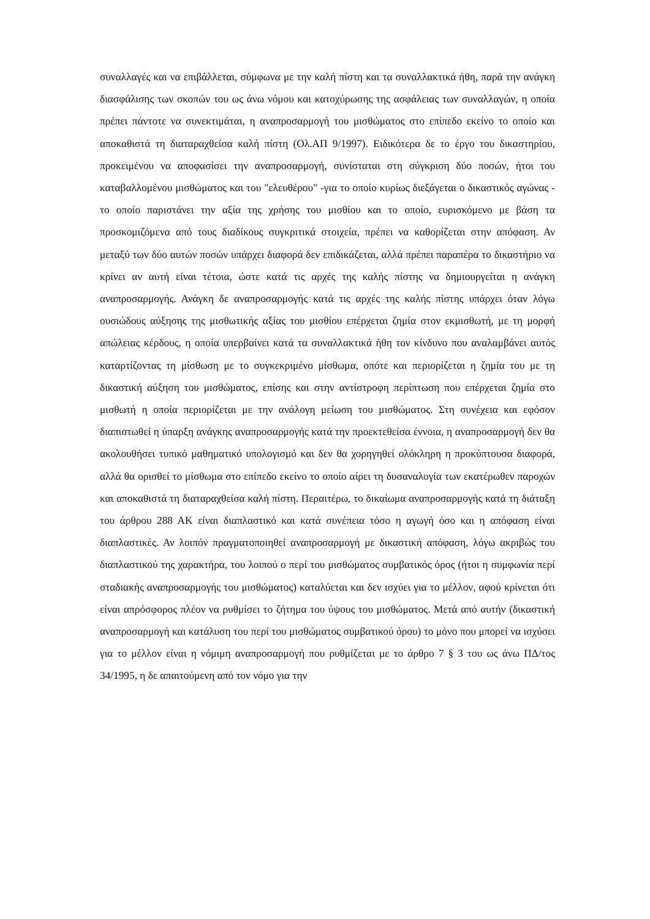συναλλαγές και να επιβάλλεται, σύμφωνα με την καλή πίστη και τα συναλλακτικά ήθη, παρά την ανάγκη διασφάλισης των σκοπών του ως άνω νόμου και κατοχύρωσης της ασφάλειας των συναλλαγών, η οποία πρέπει πάντοτε να συνεκτιμάται, η αναπροσαρμογή του μισθώματος στο επίπεδο εκείνο το οποίο και αποκαθιστά τη διαταραχθείσα καλή πίστη (Ολ.ΑΠ 9/1997). Ειδικότερα δε το έργο του δικαστηρίου, προκειμένου να αποφασίσει την αναπροσαρμογή, συνίσταται στη σύγκριση δύο ποσών, ήτοι του καταβαλλομένου μισθώματος και του "ελευθέρου" -για το οποίο κυρίως διεξάγεται ο δικαστικός αγώνας - το οποίο παριστάνει την αξία της χρήσης του μισθίου και το οποίο, ευρισκόμενο με βάση τα προσκομιζόμενα από τους διαδίκους συγκριτικά στοιχεία, πρέπει να καθορίζεται στην απόφαση. Αν μεταξύ των δύο αυτών ποσών υπάρχει διαφορά δεν επιδικάζεται, αλλά πρέπει παραπέρα το δικαστήριο να κρίνει αν αυτή είναι τέτοια, ώστε κατά τις αρχές της καλής πίστης να δημιουργείται η ανάγκη αναπροσαρμογής. Ανάγκη δε αναπροσαρμογής κατά τις αρχές της καλής πίστης υπάρχει όταν λόγω ουσιώδους αύξησης της μισθωτικής αξίας του μισθίου επέρχεται ζημία στον εκμισθωτή, με τη μορφή απώλειας κέρδους, η οποία υπερβαίνει κατά τα συναλλακτικά ήθη τον κίνδυνο που αναλαμβάνει αυτός καταρτίζοντας τη μίσθωση με το συγκεκριμένο μίσθωμα, οπότε και περιορίζεται η ζημία του με τη δικαστική αύξηση του μισθώματος, επίσης και στην αντίστροφη περίπτωση που επέρχεται ζημία στο μισθωτή η οποία περιορίζεται με την ανάλογη μείωση του μισθώματος. Στη συνέχεια και εφόσον διαπιστωθεί η ύπαρξη ανάγκης αναπροσαρμογής κατά την προεκτεθείσα έννοια, η αναπροσαρμογή δεν θα ακολουθήσει τυπικό μαθηματικό υπολογισμό και δεν θα χορηγηθεί ολόκληρη η προκύπτουσα διαφορά, αλλά θα ορισθεί το μίσθωμα στο επίπεδο εκείνο το οποίο αίρει τη δυσαναλογία των εκατέρωθεν παροχών και αποκαθιστά τη διαταραχθείσα καλή πίστη. Περαιτέρω, το δικαίωμα αναπροσαρμογής κατά τη διάταξη του άρθρου 288 ΑΚ είναι διαπλαστικό και κατά συνέπεια τόσο η αγωγή όσο και η απόφαση είναι διαπλαστικές. Αν λοιπόν πραγματοποιηθεί αναπροσαρμογή με δικαστική απόφαση, λόγω ακριβώς του διαπλαστικού της χαρακτήρα, του λοιπού ο περί του μισθώματος συμβατικός όρος (ήτοι η συμφωνία περί σταδιακής αναπροσαρμογής του μισθώματος) καταλύεται και δεν ισχύει για το μέλλον, αφού κρίνεται ότι είναι απρόσφορος πλέον να ρυθμίσει το ζήτημα του ύψους του μισθώματος. Μετά από αυτήν (δικαστική αναπροσαρμογή και κατάλυση του περί του μισθώματος συμβατικού όρου) το μόνο που μπορεί να ισχύσει για το μέλλον είναι η νόμιμη αναπροσαρμογή που ρυθμίζεται με το άρθρο 7 § 3 του ως άνω ΠΔ/τος 34/1995, η δε απαιτούμενη από τον νόμο για την